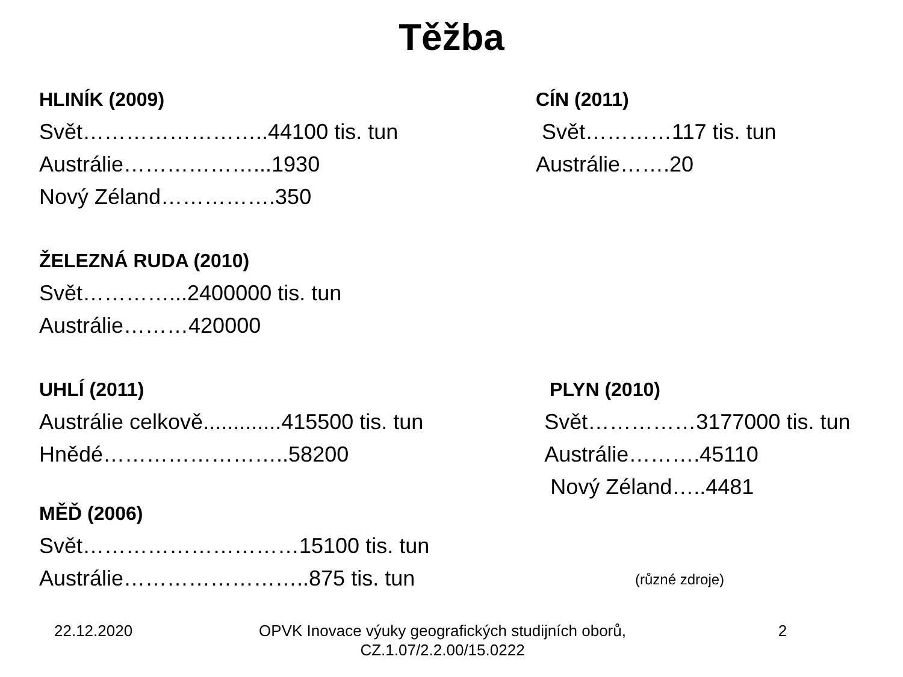Těžba
HLINÍK (2009)
Svět……………………..44100 tis. tun
Austrálie………………...1930
Nový Zéland…………….350
CÍN (2011)
Svět…………117 tis. tun
Austrálie…….20
ŽELEZNÁ RUDA (2010)
Svět…………...2400000 tis. tun
Austrálie………420000
UHLÍ (2011)
Austrálie celkově.............415500 tis. tun
Hnědé……………………..58200
MĚĎ (2006)
Svět…………………………15100 tis. tun
Austrálie……………………..875 tis. tun
PLYN (2010)
Svět……………3177000 tis. tun
Austrálie……….45110
Nový Zéland…..4481
(různé zdroje)
22.12.2020 OPVK Inovace výuky geografických studijních oborů,
CZ.1.07/2.2.00/15.0222
2